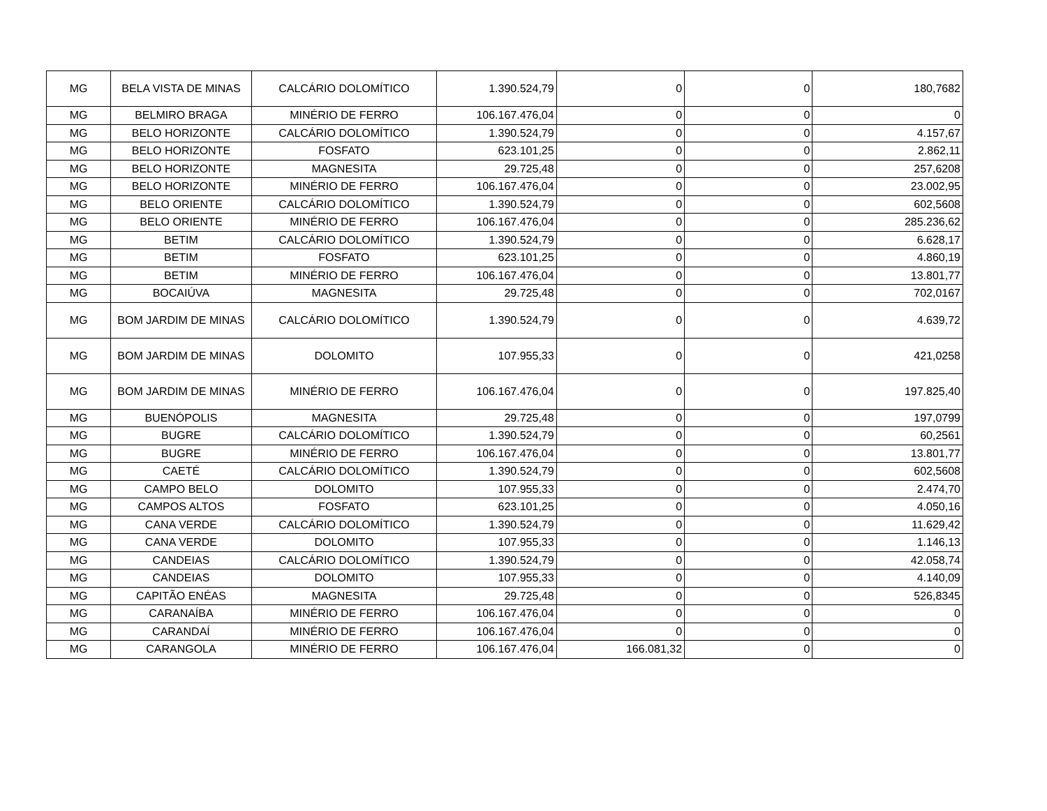| MG | BELA VISTA DE MINAS | CALCÁRIO DOLOMÍTICO | 1.390.524,79 | 0 | 0 | 180,7682 |
| MG | BELMIRO BRAGA | MINÉRIO DE FERRO | 106.167.476,04 | 0 | 0 | 0 |
| MG | BELO HORIZONTE | CALCÁRIO DOLOMÍTICO | 1.390.524,79 | 0 | 0 | 4.157,67 |
| MG | BELO HORIZONTE | FOSFATO | 623.101,25 | 0 | 0 | 2.862,11 |
| MG | BELO HORIZONTE | MAGNESITA | 29.725,48 | 0 | 0 | 257,6208 |
| MG | BELO HORIZONTE | MINÉRIO DE FERRO | 106.167.476,04 | 0 | 0 | 23.002,95 |
| MG | BELO ORIENTE | CALCÁRIO DOLOMÍTICO | 1.390.524,79 | 0 | 0 | 602,5608 |
| MG | BELO ORIENTE | MINÉRIO DE FERRO | 106.167.476,04 | 0 | 0 | 285.236,62 |
| MG | BETIM | CALCÁRIO DOLOMÍTICO | 1.390.524,79 | 0 | 0 | 6.628,17 |
| MG | BETIM | FOSFATO | 623.101,25 | 0 | 0 | 4.860,19 |
| MG | BETIM | MINÉRIO DE FERRO | 106.167.476,04 | 0 | 0 | 13.801,77 |
| MG | BOCAIÚVA | MAGNESITA | 29.725,48 | 0 | 0 | 702,0167 |
| MG | BOM JARDIM DE MINAS | CALCÁRIO DOLOMÍTICO | 1.390.524,79 | 0 | 0 | 4.639,72 |
| MG | BOM JARDIM DE MINAS | DOLOMITO | 107.955,33 | 0 | 0 | 421,0258 |
| MG | BOM JARDIM DE MINAS | MINÉRIO DE FERRO | 106.167.476,04 | 0 | 0 | 197.825,40 |
| MG | BUENÓPOLIS | MAGNESITA | 29.725,48 | 0 | 0 | 197,0799 |
| MG | BUGRE | CALCÁRIO DOLOMÍTICO | 1.390.524,79 | 0 | 0 | 60,2561 |
| MG | BUGRE | MINÉRIO DE FERRO | 106.167.476,04 | 0 | 0 | 13.801,77 |
| MG | CAETÉ | CALCÁRIO DOLOMÍTICO | 1.390.524,79 | 0 | 0 | 602,5608 |
| MG | CAMPO BELO | DOLOMITO | 107.955,33 | 0 | 0 | 2.474,70 |
| MG | CAMPOS ALTOS | FOSFATO | 623.101,25 | 0 | 0 | 4.050,16 |
| MG | CANA VERDE | CALCÁRIO DOLOMÍTICO | 1.390.524,79 | 0 | 0 | 11.629,42 |
| MG | CANA VERDE | DOLOMITO | 107.955,33 | 0 | 0 | 1.146,13 |
| MG | CANDEIAS | CALCÁRIO DOLOMÍTICO | 1.390.524,79 | 0 | 0 | 42.058,74 |
| MG | CANDEIAS | DOLOMITO | 107.955,33 | 0 | 0 | 4.140,09 |
| MG | CAPITÃO ENÉAS | MAGNESITA | 29.725,48 | 0 | 0 | 526,8345 |
| MG | CARANAÍBA | MINÉRIO DE FERRO | 106.167.476,04 | 0 | 0 | 0 |
| MG | CARANDAÍ | MINÉRIO DE FERRO | 106.167.476,04 | 0 | 0 | 0 |
| MG | CARANGOLA | MINÉRIO DE FERRO | 106.167.476,04 | 166.081,32 | 0 | 0 |